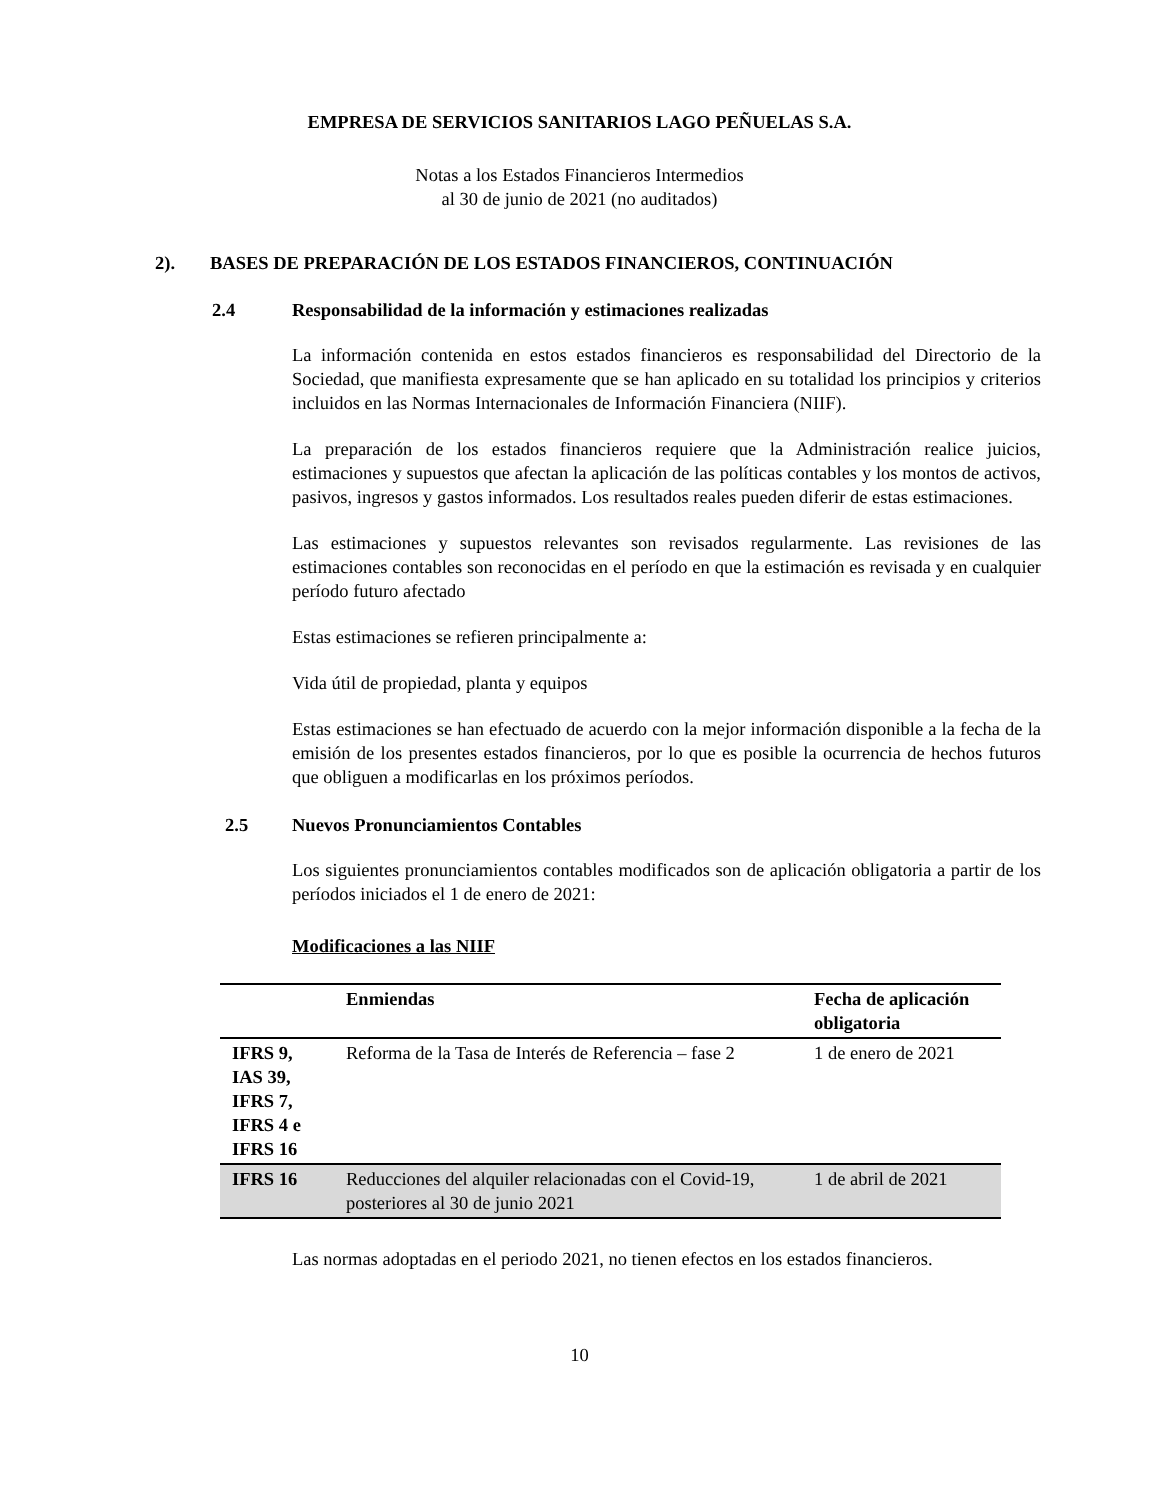EMPRESA DE SERVICIOS SANITARIOS LAGO PEÑUELAS S.A.
Notas a los Estados Financieros Intermedios
al 30 de junio de 2021 (no auditados)
2). BASES DE PREPARACIÓN DE LOS ESTADOS FINANCIEROS, CONTINUACIÓN
2.4 Responsabilidad de la información y estimaciones realizadas
La información contenida en estos estados financieros es responsabilidad del Directorio de la Sociedad, que manifiesta expresamente que se han aplicado en su totalidad los principios y criterios incluidos en las Normas Internacionales de Información Financiera (NIIF).
La preparación de los estados financieros requiere que la Administración realice juicios, estimaciones y supuestos que afectan la aplicación de las políticas contables y los montos de activos, pasivos, ingresos y gastos informados. Los resultados reales pueden diferir de estas estimaciones.
Las estimaciones y supuestos relevantes son revisados regularmente. Las revisiones de las estimaciones contables son reconocidas en el período en que la estimación es revisada y en cualquier período futuro afectado
Estas estimaciones se refieren principalmente a:
Vida útil de propiedad, planta y equipos
Estas estimaciones se han efectuado de acuerdo con la mejor información disponible a la fecha de la emisión de los presentes estados financieros, por lo que es posible la ocurrencia de hechos futuros que obliguen a modificarlas en los próximos períodos.
2.5 Nuevos Pronunciamientos Contables
Los siguientes pronunciamientos contables modificados son de aplicación obligatoria a partir de los períodos iniciados el 1 de enero de 2021:
Modificaciones a las NIIF
| | Enmiendas | Fecha de aplicación obligatoria |
| --- | --- | --- |
| IFRS 9, IAS 39, IFRS 7, IFRS 4 e IFRS 16 | Reforma de la Tasa de Interés de Referencia – fase 2 | 1 de enero de 2021 |
| IFRS 16 | Reducciones del alquiler relacionadas con el Covid-19, posteriores al 30 de junio 2021 | 1 de abril de 2021 |
Las normas adoptadas en el periodo 2021, no tienen efectos en los estados financieros.
10